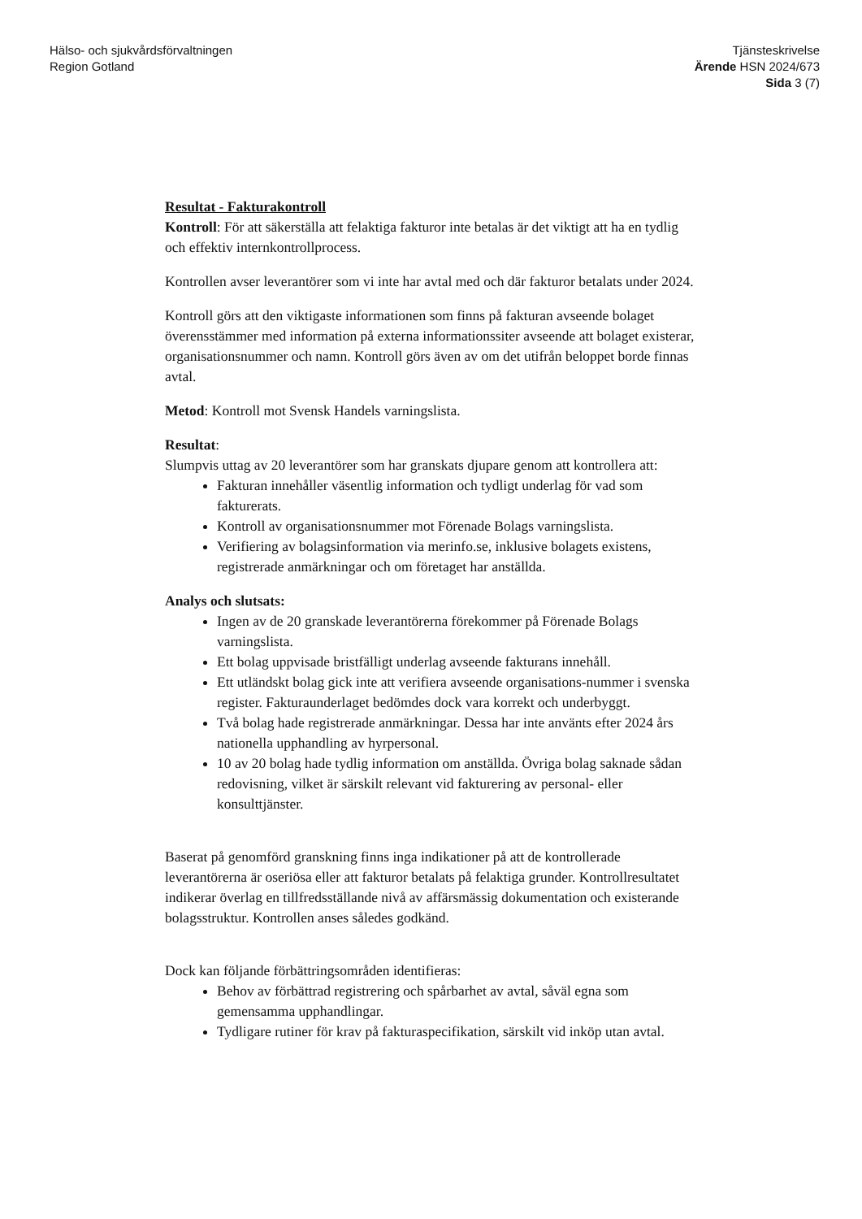Hälso- och sjukvårdsförvaltningen
Region Gotland
Tjänsteskrivelse
Ärende HSN 2024/673
Sida 3 (7)
Resultat - Fakturakontroll
Kontroll: För att säkerställa att felaktiga fakturor inte betalas är det viktigt att ha en tydlig och effektiv internkontrollprocess.
Kontrollen avser leverantörer som vi inte har avtal med och där fakturor betalats under 2024.
Kontroll görs att den viktigaste informationen som finns på fakturan avseende bolaget överensstämmer med information på externa informationssiter avseende att bolaget existerar, organisationsnummer och namn. Kontroll görs även av om det utifrån beloppet borde finnas avtal.
Metod: Kontroll mot Svensk Handels varningslista.
Resultat:
Slumpvis uttag av 20 leverantörer som har granskats djupare genom att kontrollera att:
Fakturan innehåller väsentlig information och tydligt underlag för vad som fakturerats.
Kontroll av organisationsnummer mot Förenade Bolags varningslista.
Verifiering av bolagsinformation via merinfo.se, inklusive bolagets existens, registrerade anmärkningar och om företaget har anställda.
Analys och slutsats:
Ingen av de 20 granskade leverantörerna förekommer på Förenade Bolags varningslista.
Ett bolag uppvisade bristfälligt underlag avseende fakturans innehåll.
Ett utländskt bolag gick inte att verifiera avseende organisations-nummer i svenska register. Fakturaunderlaget bedömdes dock vara korrekt och underbyggt.
Två bolag hade registrerade anmärkningar. Dessa har inte använts efter 2024 års nationella upphandling av hyrpersonal.
10 av 20 bolag hade tydlig information om anställda. Övriga bolag saknade sådan redovisning, vilket är särskilt relevant vid fakturering av personal- eller konsulttjänster.
Baserat på genomförd granskning finns inga indikationer på att de kontrollerade leverantörerna är oseriösa eller att fakturor betalats på felaktiga grunder. Kontrollresultatet indikerar överlag en tillfredsställande nivå av affärsmässig dokumentation och existerande bolagsstruktur. Kontrollen anses således godkänd.
Dock kan följande förbättringsområden identifieras:
Behov av förbättrad registrering och spårbarhet av avtal, såväl egna som gemensamma upphandlingar.
Tydligare rutiner för krav på fakturaspecifikation, särskilt vid inköp utan avtal.